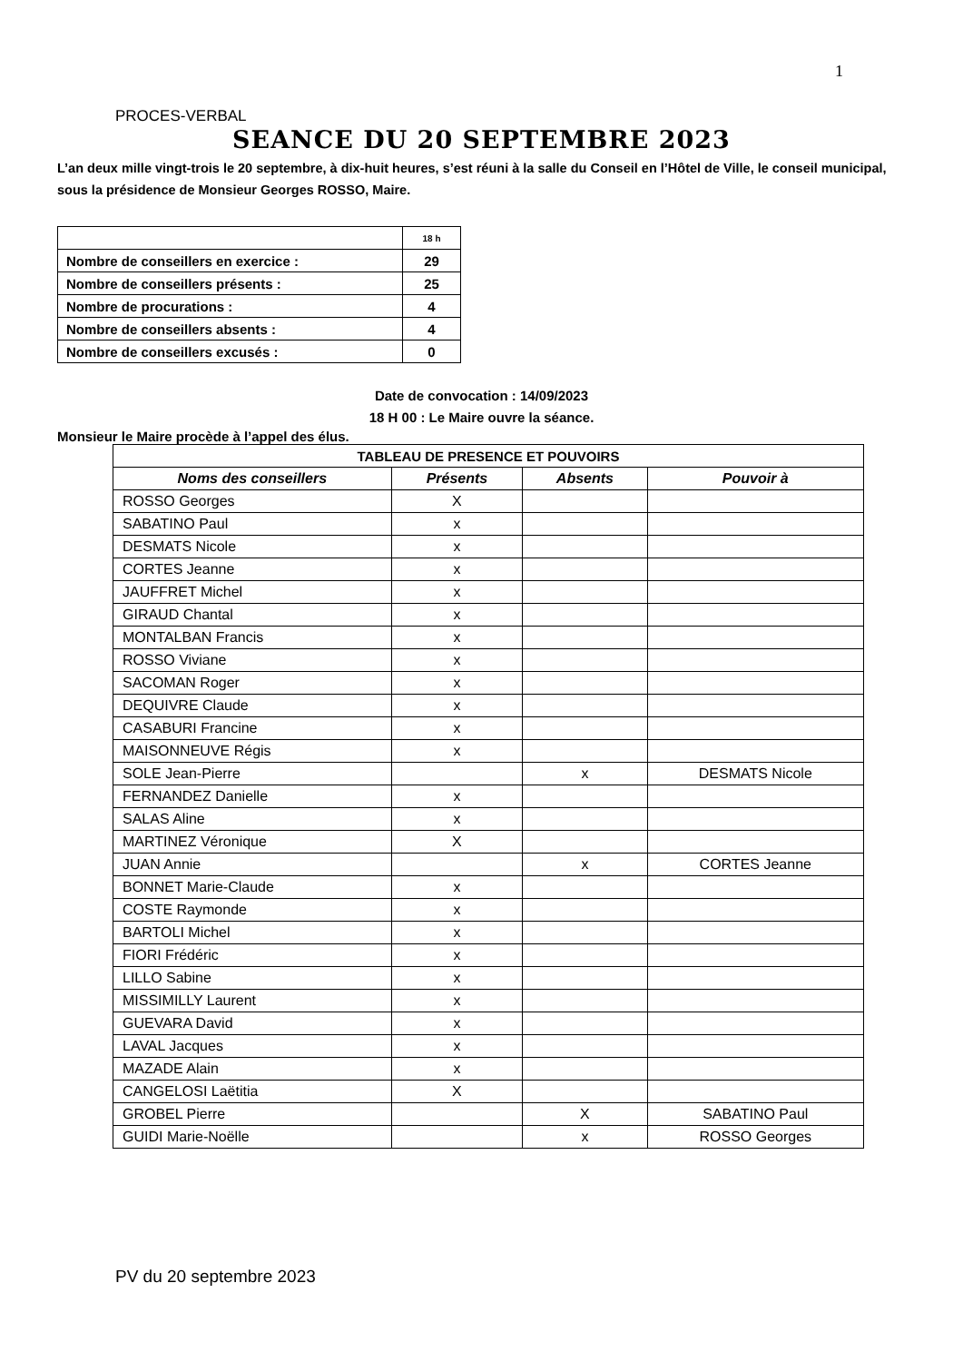1
PROCES-VERBAL
SEANCE DU 20 SEPTEMBRE 2023
L’an deux mille vingt-trois le 20 septembre, à dix-huit heures, s’est réuni à la salle du Conseil en l’Hôtel de Ville, le conseil municipal, sous la présidence de Monsieur Georges ROSSO, Maire.
| | 18 h |
| Nombre de conseillers en exercice : | 29 |
| Nombre de conseillers présents : | 25 |
| Nombre de procurations : | 4 |
| Nombre de conseillers absents : | 4 |
| Nombre de conseillers excusés : | 0 |
Date de convocation : 14/09/2023
18 H 00 : Le Maire ouvre la séance.
Monsieur le Maire procède à l’appel des élus.
| TABLEAU DE PRESENCE ET POUVOIRS | | | |
| --- | --- | --- | --- |
| Noms des conseillers | Présents | Absents | Pouvoir à |
| ROSSO Georges | X | | |
| SABATINO Paul | x | | |
| DESMATS Nicole | x | | |
| CORTES Jeanne | x | | |
| JAUFFRET Michel | x | | |
| GIRAUD Chantal | x | | |
| MONTALBAN Francis | x | | |
| ROSSO Viviane | x | | |
| SACOMAN Roger | x | | |
| DEQUIVRE Claude | x | | |
| CASABURI Francine | x | | |
| MAISONNEUVE Régis | x | | |
| SOLE Jean-Pierre | | x | DESMATS Nicole |
| FERNANDEZ Danielle | x | | |
| SALAS Aline | x | | |
| MARTINEZ Véronique | X | | |
| JUAN Annie | | x | CORTES Jeanne |
| BONNET Marie-Claude | x | | |
| COSTE Raymonde | x | | |
| BARTOLI Michel | x | | |
| FIORI Frédéric | x | | |
| LILLO Sabine | x | | |
| MISSIMILLY Laurent | x | | |
| GUEVARA David | x | | |
| LAVAL Jacques | x | | |
| MAZADE Alain | x | | |
| CANGELOSI Laëtitia | X | | |
| GROBEL Pierre | | X | SABATINO Paul |
| GUIDI Marie-Noëlle | | x | ROSSO Georges |
PV du 20 septembre 2023